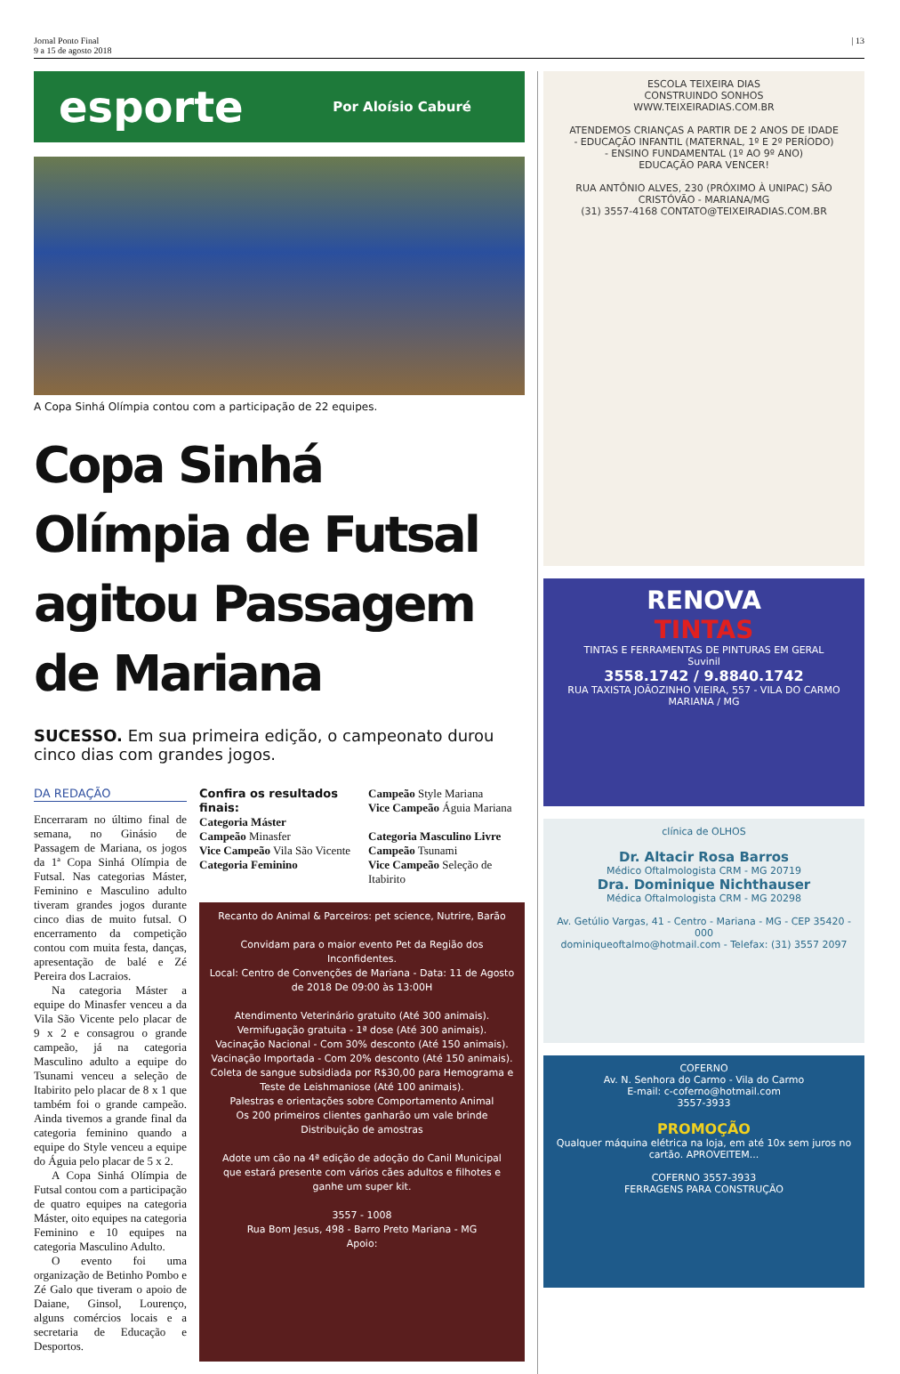Jornal Ponto Final
9 a 15 de agosto 2018
| 13
esporte Por Aloísio Caburé
A Copa Sinhá Olímpia contou com a participação de 22 equipes.
Copa Sinhá Olímpia de Futsal agitou Passagem de Mariana
SUCESSO. Em sua primeira edição, o campeonato durou cinco dias com grandes jogos.
DA REDAÇÃO
Encerraram no último final de semana, no Ginásio de Passagem de Mariana, os jogos da 1ª Copa Sinhá Olímpia de Futsal. Nas categorias Máster, Feminino e Masculino adulto tiveram grandes jogos durante cinco dias de muito futsal. O encerramento da competição contou com muita festa, danças, apresentação de balé e Zé Pereira dos Lacraios.
Na categoria Máster a equipe do Minasfer venceu a da Vila São Vicente pelo placar de 9 x 2 e consagrou o grande campeão, já na categoria Masculino adulto a equipe do Tsunami venceu a seleção de Itabirito pelo placar de 8 x 1 que também foi o grande campeão. Ainda tivemos a grande final da categoria feminino quando a equipe do Style venceu a equipe do Águia pelo placar de 5 x 2.
A Copa Sinhá Olímpia de Futsal contou com a participação de quatro equipes na categoria Máster, oito equipes na categoria Feminino e 10 equipes na categoria Masculino Adulto.
O evento foi uma organização de Betinho Pombo e Zé Galo que tiveram o apoio de Daiane, Ginsol, Lourenço, alguns comércios locais e a secretaria de Educação e Desportos.
Confira os resultados finais:
Categoria Máster
Campeão Minasfer
Vice Campeão Vila São Vicente
Categoria Feminino
Campeão Style Mariana
Vice Campeão Águia Mariana
Categoria Masculino Livre
Campeão Tsunami
Vice Campeão Seleção de Itabirito
Recanto do Animal & Parceiros: pet science, Nutrire, Barão
Convidam para o maior evento Pet da Região dos Inconfidentes.
Local: Centro de Convenções de Mariana - Data: 11 de Agosto de 2018 De 09:00 às 13:00H
Atendimento Veterinário gratuito (Até 300 animais).
Vermifugação gratuita - 1ª dose (Até 300 animais).
Vacinação Nacional - Com 30% desconto (Até 150 animais).
Vacinação Importada - Com 20% desconto (Até 150 animais).
Coleta de sangue subsidiada por R$30,00 para Hemograma e Teste de Leishmaniose (Até 100 animais).
Palestras e orientações sobre Comportamento Animal
Os 200 primeiros clientes ganharão um vale brinde
Distribuição de amostras
Adote um cão na 4ª edição de adoção do Canil Municipal
que estará presente com vários cães adultos e filhotes e ganhe um super kit.
3557 - 1008
Rua Bom Jesus, 498 - Barro Preto Mariana - MG
Apoio:
ESCOLA TEIXEIRA DIAS
CONSTRUINDO SONHOS
WWW.TEIXEIRADIAS.COM.BR
ATENDEMOS CRIANÇAS A PARTIR DE 2 ANOS DE IDADE
- EDUCAÇÃO INFANTIL (MATERNAL, 1º E 2º PERÍODO)
- ENSINO FUNDAMENTAL (1º AO 9º ANO)
EDUCAÇÃO PARA VENCER!
RUA ANTÔNIO ALVES, 230 (PRÓXIMO À UNIPAC) SÃO CRISTÓVÃO - MARIANA/MG
(31) 3557-4168 CONTATO@TEIXEIRADIAS.COM.BR
RENOVA
TINTAS
TINTAS E FERRAMENTAS DE PINTURAS EM GERAL
Suvinil
3558.1742 / 9.8840.1742
RUA TAXISTA JOÃOZINHO VIEIRA, 557 - VILA DO CARMO MARIANA / MG
clínica de OLHOS
Dr. Altacir Rosa Barros
Médico Oftalmologista CRM - MG 20719
Dra. Dominique Nichthauser
Médica Oftalmologista CRM - MG 20298
Av. Getúlio Vargas, 41 - Centro - Mariana - MG - CEP 35420 - 000
dominiqueoftalmo@hotmail.com - Telefax: (31) 3557 2097
COFERNO
Av. N. Senhora do Carmo - Vila do Carmo
E-mail: c-coferno@hotmail.com
3557-3933
PROMOÇÃO
Qualquer máquina elétrica na loja, em até 10x sem juros no cartão. APROVEITEM...
COFERNO 3557-3933
FERRAGENS PARA CONSTRUÇÃO